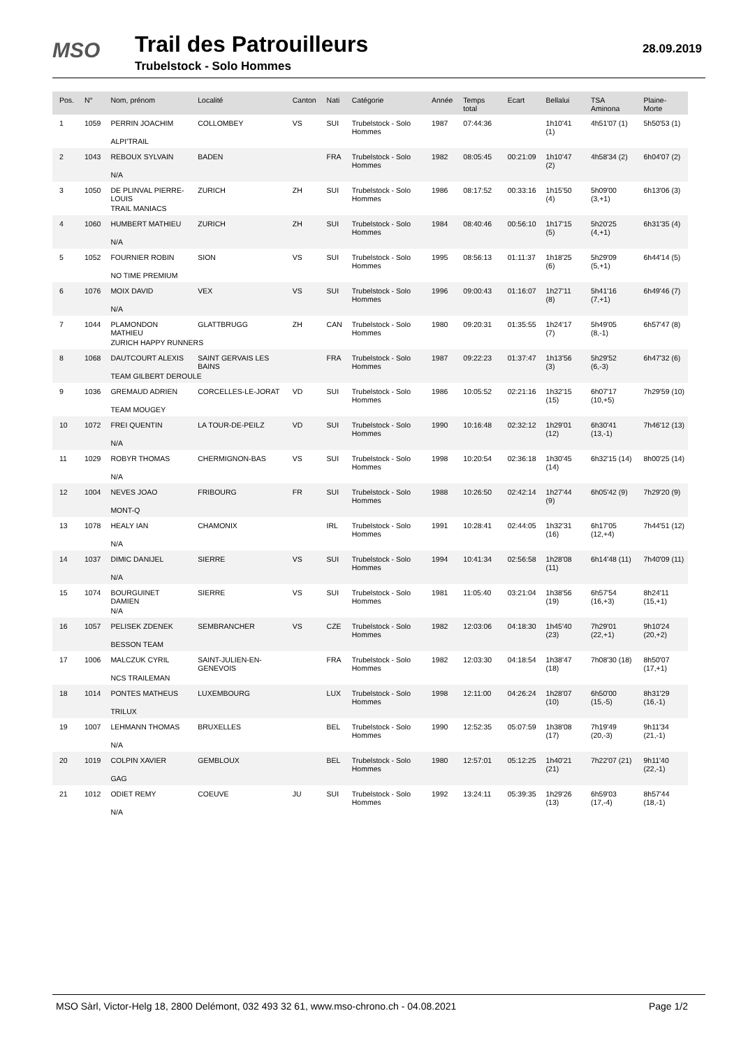MSO Trail des Patrouilleurs
Trubelstock - Solo Hommes
28.09.2019
| Pos. | N° | Nom, prénom | Localité | Canton | Nati | Catégorie | Année | Temps total | Ecart | Bellalui | TSA Aminona | Plaine-Morte |
| --- | --- | --- | --- | --- | --- | --- | --- | --- | --- | --- | --- | --- |
| 1 | 1059 | PERRIN JOACHIM | COLLOMBEY | VS | SUI | Trubelstock - Solo Hommes | 1987 | 07:44:36 | | 1h10'41 (1) | 4h51'07 (1) | 5h50'53 (1) |
| | | ALPI'TRAIL | | | | | | | | | | |
| 2 | 1043 | REBOUX SYLVAIN | BADEN | | FRA | Trubelstock - Solo Hommes | 1982 | 08:05:45 | 00:21:09 | 1h10'47 (2) | 4h58'34 (2) | 6h04'07 (2) |
| | | N/A | | | | | | | | | | |
| 3 | 1050 | DE PLINVAL PIERRE-LOUIS | ZURICH | ZH | SUI | Trubelstock - Solo Hommes | 1986 | 08:17:52 | 00:33:16 | 1h15'50 (4) | 5h09'00 (3,+1) | 6h13'06 (3) |
| | | TRAIL MANIACS | | | | | | | | | | |
| 4 | 1060 | HUMBERT MATHIEU | ZURICH | ZH | SUI | Trubelstock - Solo Hommes | 1984 | 08:40:46 | 00:56:10 | 1h17'15 (5) | 5h20'25 (4,+1) | 6h31'35 (4) |
| | | N/A | | | | | | | | | | |
| 5 | 1052 | FOURNIER ROBIN | SION | VS | SUI | Trubelstock - Solo Hommes | 1995 | 08:56:13 | 01:11:37 | 1h18'25 (6) | 5h29'09 (5,+1) | 6h44'14 (5) |
| | | NO TIME PREMIUM | | | | | | | | | | |
| 6 | 1076 | MOIX DAVID | VEX | VS | SUI | Trubelstock - Solo Hommes | 1996 | 09:00:43 | 01:16:07 | 1h27'11 (8) | 5h41'16 (7,+1) | 6h49'46 (7) |
| | | N/A | | | | | | | | | | |
| 7 | 1044 | PLAMONDON MATHIEU | GLATTBRUGG | ZH | CAN | Trubelstock - Solo Hommes | 1980 | 09:20:31 | 01:35:55 | 1h24'17 (7) | 5h49'05 (8,-1) | 6h57'47 (8) |
| | | ZURICH HAPPY RUNNERS | | | | | | | | | | |
| 8 | 1068 | DAUTCOURT ALEXIS | SAINT GERVAIS LES BAINS | | FRA | Trubelstock - Solo Hommes | 1987 | 09:22:23 | 01:37:47 | 1h13'56 (3) | 5h29'52 (6,-3) | 6h47'32 (6) |
| | | TEAM GILBERT DEROULE | | | | | | | | | | |
| 9 | 1036 | GREMAUD ADRIEN | CORCELLES-LE-JORAT | VD | SUI | Trubelstock - Solo Hommes | 1986 | 10:05:52 | 02:21:16 | 1h32'15 (15) | 6h07'17 (10,+5) | 7h29'59 (10) |
| | | TEAM MOUGEY | | | | | | | | | | |
| 10 | 1072 | FREI QUENTIN | LA TOUR-DE-PEILZ | VD | SUI | Trubelstock - Solo Hommes | 1990 | 10:16:48 | 02:32:12 | 1h29'01 (12) | 6h30'41 (13,-1) | 7h46'12 (13) |
| | | N/A | | | | | | | | | | |
| 11 | 1029 | ROBYR THOMAS | CHERMIGNON-BAS | VS | SUI | Trubelstock - Solo Hommes | 1998 | 10:20:54 | 02:36:18 | 1h30'45 (14) | 6h32'15 (14) | 8h00'25 (14) |
| | | N/A | | | | | | | | | | |
| 12 | 1004 | NEVES JOAO | FRIBOURG | FR | SUI | Trubelstock - Solo Hommes | 1988 | 10:26:50 | 02:42:14 | 1h27'44 (9) | 6h05'42 (9) | 7h29'20 (9) |
| | | MONT-Q | | | | | | | | | | |
| 13 | 1078 | HEALY IAN | CHAMONIX | | IRL | Trubelstock - Solo Hommes | 1991 | 10:28:41 | 02:44:05 | 1h32'31 (16) | 6h17'05 (12,+4) | 7h44'51 (12) |
| | | N/A | | | | | | | | | | |
| 14 | 1037 | DIMIC DANIJEL | SIERRE | VS | SUI | Trubelstock - Solo Hommes | 1994 | 10:41:34 | 02:56:58 | 1h28'08 (11) | 6h14'48 (11) | 7h40'09 (11) |
| | | N/A | | | | | | | | | | |
| 15 | 1074 | BOURGUINET DAMIEN | SIERRE | VS | SUI | Trubelstock - Solo Hommes | 1981 | 11:05:40 | 03:21:04 | 1h38'56 (19) | 6h57'54 (16,+3) | 8h24'11 (15,+1) |
| | | N/A | | | | | | | | | | |
| 16 | 1057 | PELISEK ZDENEK | SEMBRANCHER | VS | CZE | Trubelstock - Solo Hommes | 1982 | 12:03:06 | 04:18:30 | 1h45'40 (23) | 7h29'01 (22,+1) | 9h10'24 (20,+2) |
| | | BESSON TEAM | | | | | | | | | | |
| 17 | 1006 | MALCZUK CYRIL | SAINT-JULIEN-EN-GENEVOIS | | FRA | Trubelstock - Solo Hommes | 1982 | 12:03:30 | 04:18:54 | 1h38'47 (18) | 7h08'30 (18) | 8h50'07 (17,+1) |
| | | NCS TRAILEMAN | | | | | | | | | | |
| 18 | 1014 | PONTES MATHEUS | LUXEMBOURG | | LUX | Trubelstock - Solo Hommes | 1998 | 12:11:00 | 04:26:24 | 1h28'07 (10) | 6h50'00 (15,-5) | 8h31'29 (16,-1) |
| | | TRILUX | | | | | | | | | | |
| 19 | 1007 | LEHMANN THOMAS | BRUXELLES | | BEL | Trubelstock - Solo Hommes | 1990 | 12:52:35 | 05:07:59 | 1h38'08 (17) | 7h19'49 (20,-3) | 9h11'34 (21,-1) |
| | | N/A | | | | | | | | | | |
| 20 | 1019 | COLPIN XAVIER | GEMBLOUX | | BEL | Trubelstock - Solo Hommes | 1980 | 12:57:01 | 05:12:25 | 1h40'21 (21) | 7h22'07 (21) | 9h11'40 (22,-1) |
| | | GAG | | | | | | | | | | |
| 21 | 1012 | ODIET REMY | COEUVE | JU | SUI | Trubelstock - Solo Hommes | 1992 | 13:24:11 | 05:39:35 | 1h29'26 (13) | 6h59'03 (17,-4) | 8h57'44 (18,-1) |
| | | N/A | | | | | | | | | | |
MSO Sàrl, Victor-Helg 18, 2800 Delémont, 032 493 32 61, www.mso-chrono.ch - 04.08.2021 Page 1/2